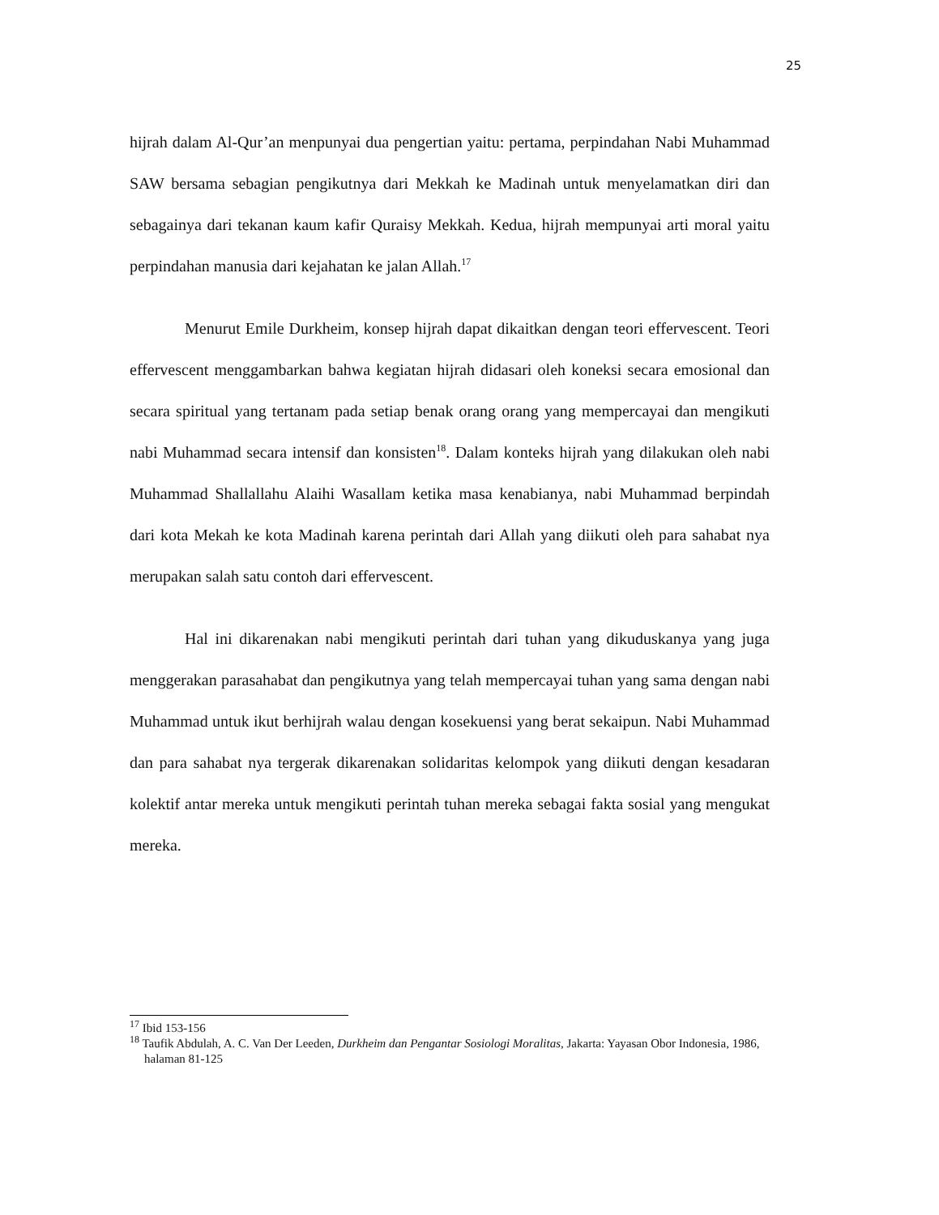25
hijrah dalam Al-Qur’an menpunyai dua pengertian yaitu: pertama, perpindahan Nabi Muhammad SAW bersama sebagian pengikutnya dari Mekkah ke Madinah untuk menyelamatkan diri dan sebagainya dari tekanan kaum kafir Quraisy Mekkah. Kedua, hijrah mempunyai arti moral yaitu perpindahan manusia dari kejahatan ke jalan Allah.<sup>17</sup>
Menurut Emile Durkheim, konsep hijrah dapat dikaitkan dengan teori effervescent. Teori effervescent menggambarkan bahwa kegiatan hijrah didasari oleh koneksi secara emosional dan secara spiritual yang tertanam pada setiap benak orang orang yang mempercayai dan mengikuti nabi Muhammad secara intensif dan konsisten<sup>18</sup>. Dalam konteks hijrah yang dilakukan oleh nabi Muhammad Shallallahu Alaihi Wasallam ketika masa kenabianya, nabi Muhammad berpindah dari kota Mekah ke kota Madinah karena perintah dari Allah yang diikuti oleh para sahabat nya merupakan salah satu contoh dari effervescent.
Hal ini dikarenakan nabi mengikuti perintah dari tuhan yang dikuduskanya yang juga menggerakan parasahabat dan pengikutnya yang telah mempercayai tuhan yang sama dengan nabi Muhammad untuk ikut berhijrah walau dengan kosekuensi yang berat sekaipun. Nabi Muhammad dan para sahabat nya tergerak dikarenakan solidaritas kelompok yang diikuti dengan kesadaran kolektif antar mereka untuk mengikuti perintah tuhan mereka sebagai fakta sosial yang mengukat mereka.
<sup>17</sup> Ibid 153-156
<sup>18</sup> Taufik Abdulah, A. C. Van Der Leeden, Durkheim dan Pengantar Sosiologi Moralitas, Jakarta: Yayasan Obor Indonesia, 1986, halaman 81-125